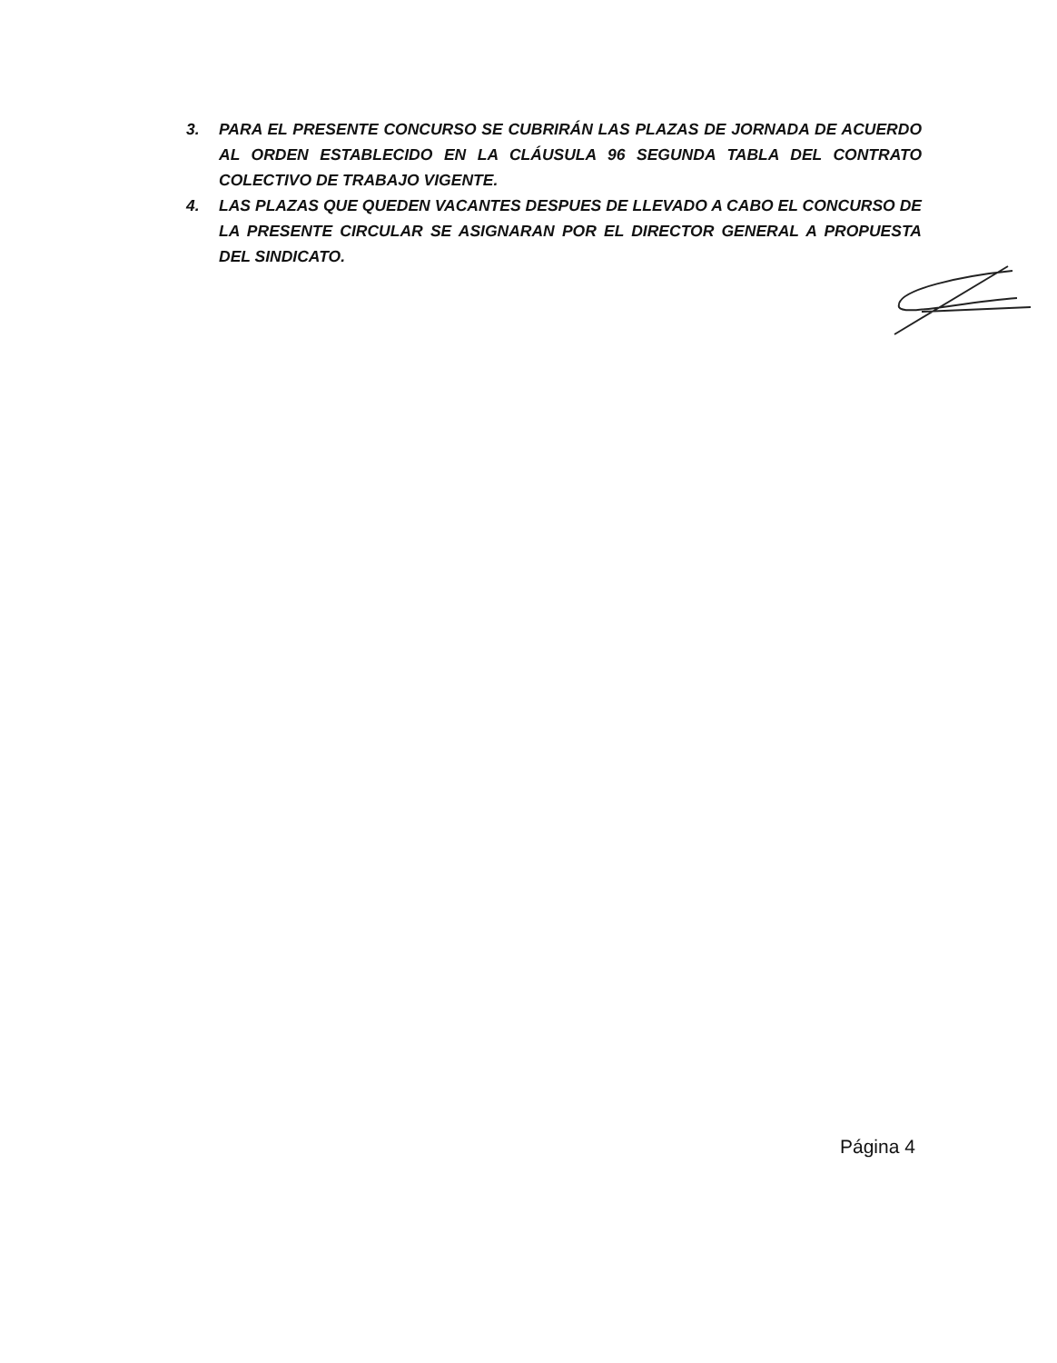3. PARA EL PRESENTE CONCURSO SE CUBRIRÁN LAS PLAZAS DE JORNADA DE ACUERDO AL ORDEN ESTABLECIDO EN LA CLÁUSULA 96 SEGUNDA TABLA DEL CONTRATO COLECTIVO DE TRABAJO VIGENTE.
4. LAS PLAZAS QUE QUEDEN VACANTES DESPUES DE LLEVADO A CABO EL CONCURSO DE LA PRESENTE CIRCULAR SE ASIGNARAN POR EL DIRECTOR GENERAL A PROPUESTA DEL SINDICATO.
Página 4